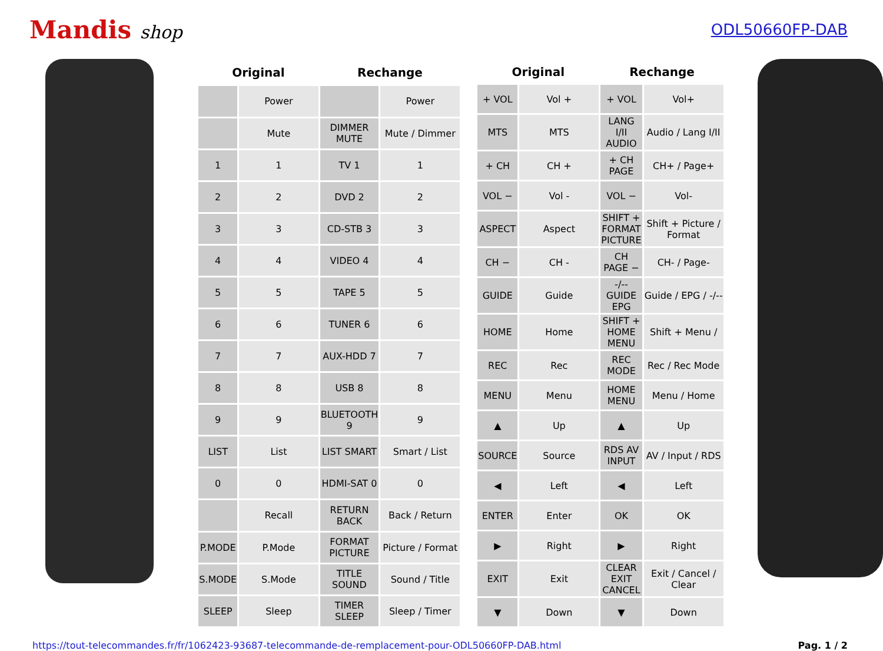Mandis shop
ODL50660FP-DAB
| Original | | Rechange | |
| --- | --- | --- | --- |
| | Power | | Power |
| | Mute | DIMMER MUTE | Mute / Dimmer |
| 1 | 1 | TV 1 | 1 |
| 2 | 2 | DVD 2 | 2 |
| 3 | 3 | CD-STB 3 | 3 |
| 4 | 4 | VIDEO 4 | 4 |
| 5 | 5 | TAPE 5 | 5 |
| 6 | 6 | TUNER 6 | 6 |
| 7 | 7 | AUX-HDD 7 | 7 |
| 8 | 8 | USB 8 | 8 |
| 9 | 9 | BLUETOOTH 9 | 9 |
| LIST | List | LIST SMART | Smart / List |
| 0 | 0 | HDMI-SAT 0 | 0 |
| | Recall | RETURN BACK | Back / Return |
| P.MODE | P.Mode | FORMAT PICTURE | Picture / Format |
| S.MODE | S.Mode | TITLE SOUND | Sound / Title |
| SLEEP | Sleep | TIMER SLEEP | Sleep / Timer |
| Original | | Rechange | |
| --- | --- | --- | --- |
| + VOL | Vol + | + VOL | Vol+ |
| MTS | MTS | LANG I/II AUDIO | Audio / Lang I/II |
| + CH | CH + | + CH PAGE | CH+ / Page+ |
| VOL − | Vol - | VOL − | Vol- |
| ASPECT | Aspect | SHIFT + FORMAT PICTURE | Shift + Picture / Format |
| CH − | CH - | CH PAGE − | CH- / Page- |
| GUIDE | Guide | -/-- GUIDE EPG | Guide / EPG / -/-- |
| HOME | Home | SHIFT + HOME MENU | Shift + Menu / |
| REC | Rec | REC MODE | Rec / Rec Mode |
| MENU | Menu | HOME MENU | Menu / Home |
| ▲ | Up | ▲ | Up |
| SOURCE | Source | RDS AV INPUT | AV / Input / RDS |
| ◀ | Left | ◀ | Left |
| ENTER | Enter | OK | OK |
| ▶ | Right | ▶ | Right |
| EXIT | Exit | CLEAR EXIT CANCEL | Exit / Cancel / Clear |
| ▼ | Down | ▼ | Down |
https://tout-telecommandes.fr/fr/1062423-93687-telecommande-de-remplacement-pour-ODL50660FP-DAB.html Pag. 1 / 2